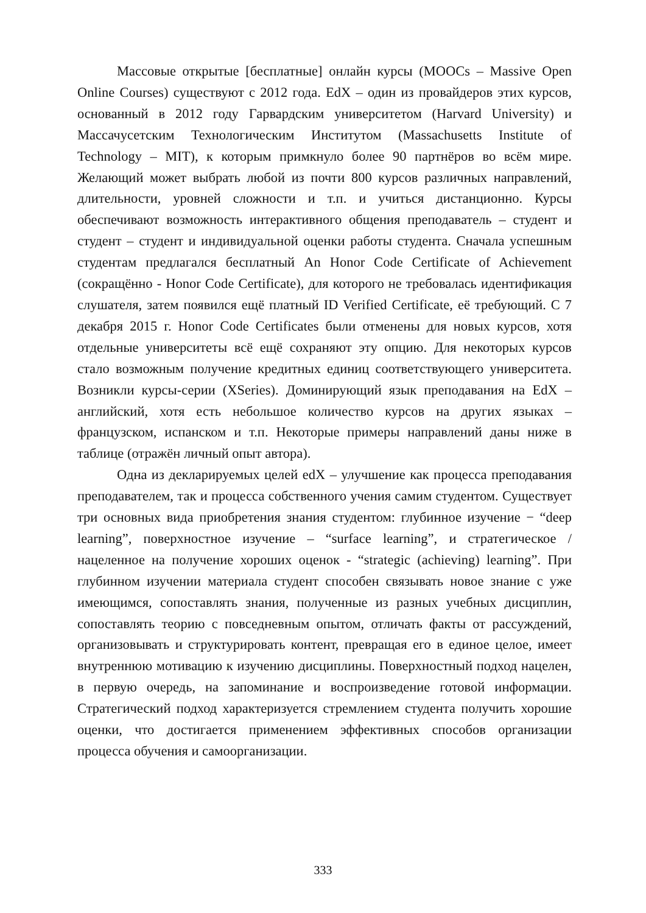Массовые открытые [бесплатные] онлайн курсы (MOOCs – Massive Open Online Courses) существуют с 2012 года. EdX – один из провайдеров этих курсов, основанный в 2012 году Гарвардским университетом (Harvard University) и Массачусетским Технологическим Институтом (Massachusetts Institute of Technology – MIT), к которым примкнуло более 90 партнёров во всём мире. Желающий может выбрать любой из почти 800 курсов различных направлений, длительности, уровней сложности и т.п. и учиться дистанционно. Курсы обеспечивают возможность интерактивного общения преподаватель – студент и студент – студент и индивидуальной оценки работы студента. Сначала успешным студентам предлагался бесплатный An Honor Code Certificate of Achievement (сокращённо - Honor Code Certificate), для которого не требовалась идентификация слушателя, затем появился ещё платный ID Verified Certificate, её требующий. С 7 декабря 2015 г. Honor Code Certificates были отменены для новых курсов, хотя отдельные университеты всё ещё сохраняют эту опцию. Для некоторых курсов стало возможным получение кредитных единиц соответствующего университета. Возникли курсы-серии (XSeries). Доминирующий язык преподавания на EdX – английский, хотя есть небольшое количество курсов на других языках – французском, испанском и т.п. Некоторые примеры направлений даны ниже в таблице (отражён личный опыт автора).
Одна из декларируемых целей edX – улучшение как процесса преподавания преподавателем, так и процесса собственного учения самим студентом. Существует три основных вида приобретения знания студентом: глубинное изучение − “deep learning”, поверхностное изучение – “surface learning”, и стратегическое /нацеленное на получение хороших оценок - “strategic (achieving) learning”. При глубинном изучении материала студент способен связывать новое знание с уже имеющимся, сопоставлять знания, полученные из разных учебных дисциплин, сопоставлять теорию с повседневным опытом, отличать факты от рассуждений, организовывать и структурировать контент, превращая его в единое целое, имеет внутреннюю мотивацию к изучению дисциплины. Поверхностный подход нацелен, в первую очередь, на запоминание и воспроизведение готовой информации. Стратегический подход характеризуется стремлением студента получить хорошие оценки, что достигается применением эффективных способов организации процесса обучения и самоорганизации.
333